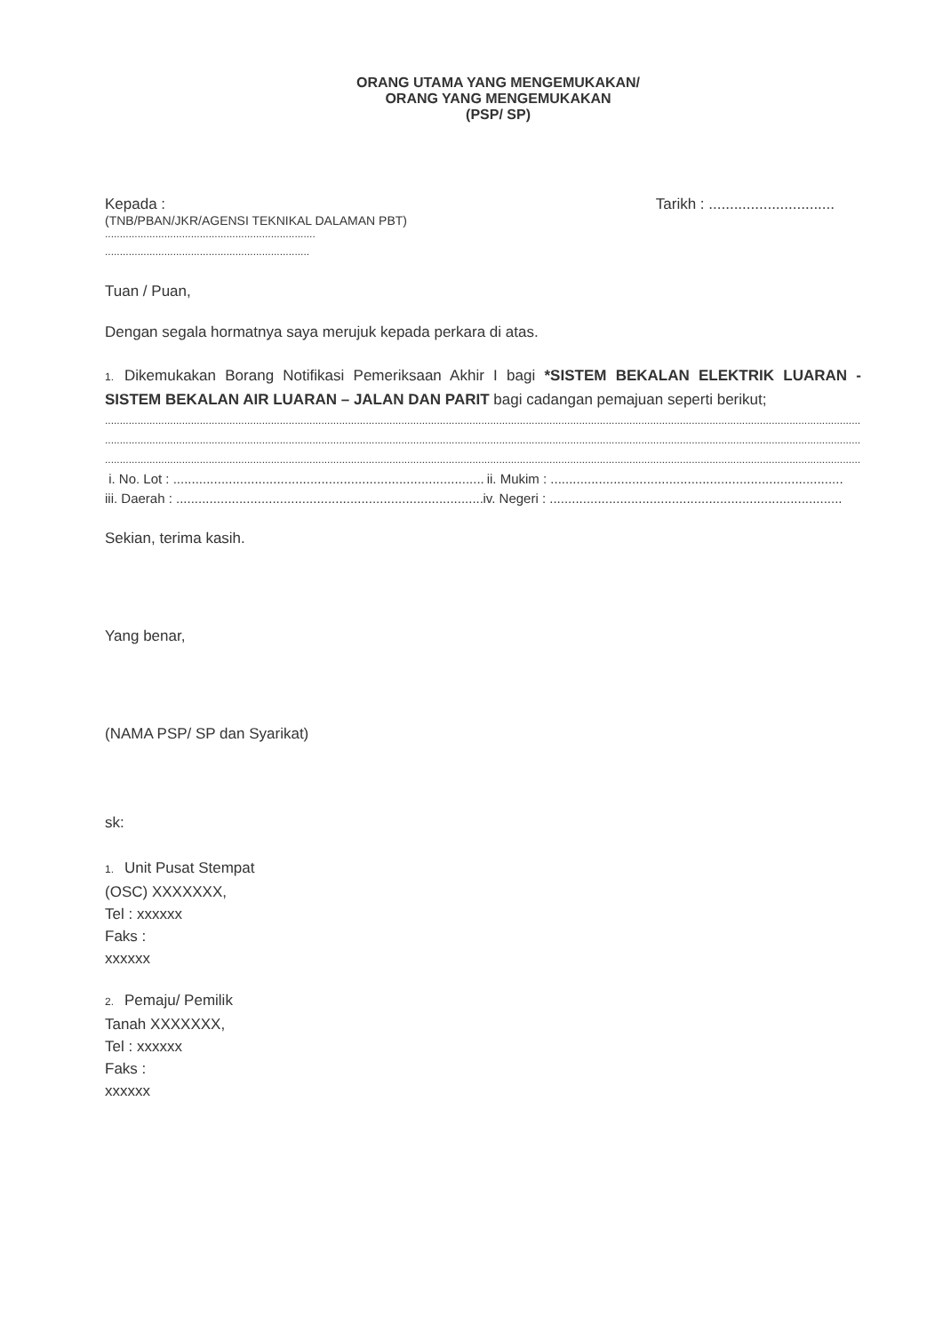ORANG UTAMA YANG MENGEMUKAKAN/
ORANG YANG MENGEMUKAKAN
(PSP/ SP)
Kepada : Tarikh : ..............................
(TNB/PBAN/JKR/AGENSI TEKNIKAL DALAMAN PBT)
.......................................................................
.....................................................................
Tuan / Puan,
Dengan segala hormatnya saya merujuk kepada perkara di atas.
1. Dikemukakan Borang Notifikasi Pemeriksaan Akhir I bagi *SISTEM BEKALAN ELEKTRIK LUARAN - SISTEM BEKALAN AIR LUARAN – JALAN DAN PARIT bagi cadangan pemajuan seperti berikut;
................................................................................................................................................................................................................................................................................
................................................................................................................................................................................................................................................................................
................................................................................................................................................................................................................................................................................
i. No. Lot : .................................................................................................. ii. Mukim : ...............................................................................
iii. Daerah : ............................................................................................... iv. Negeri : ...............................................................................
Sekian, terima kasih.
Yang benar,
(NAMA PSP/ SP dan Syarikat)
sk:
1. Unit Pusat Stempat
(OSC) XXXXXXX,
Tel : xxxxxx
Faks :
xxxxxx
2. Pemaju/ Pemilik
Tanah XXXXXXX,
Tel : xxxxxx
Faks :
xxxxxx